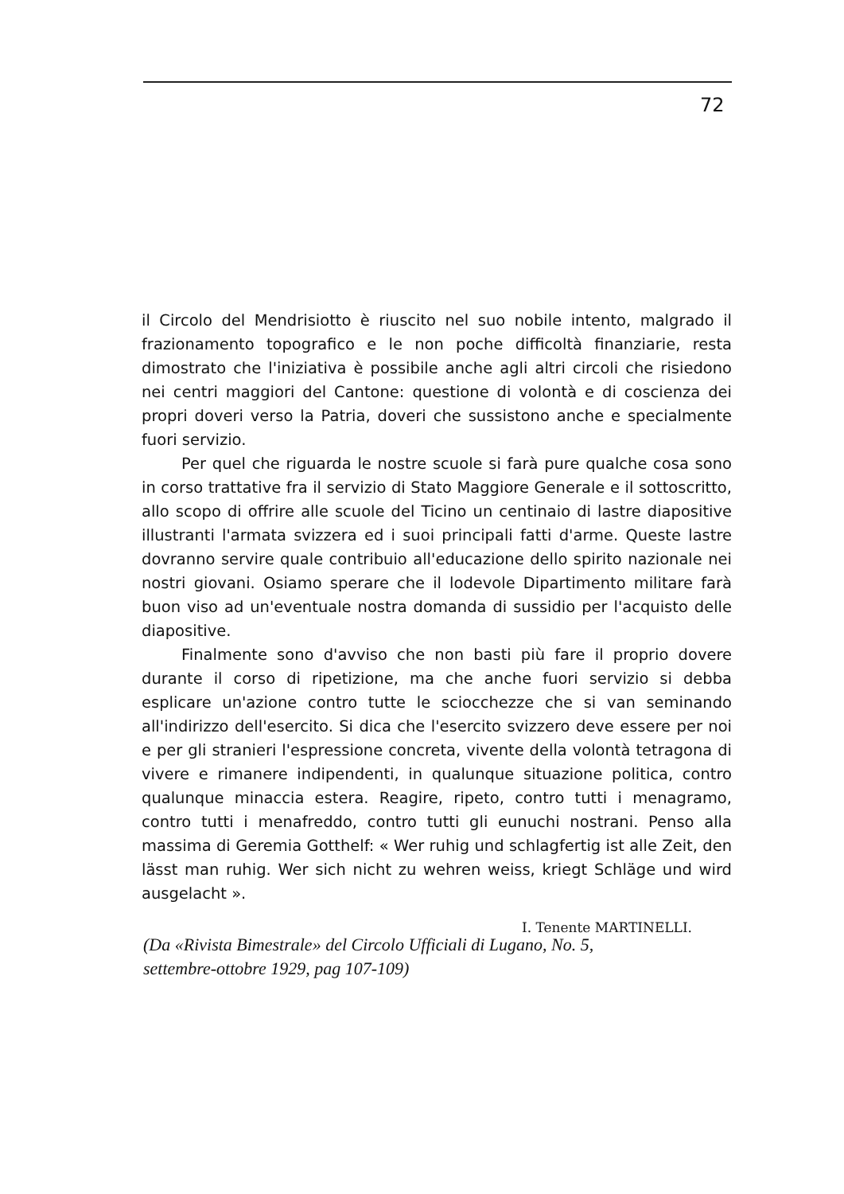72
il Circolo del Mendrisiotto è riuscito nel suo nobile intento, malgrado il frazionamento topografico e le non poche difficoltà finanziarie, resta dimostrato che l'iniziativa è possibile anche agli altri circoli che risiedono nei centri maggiori del Cantone: questione di volontà e di coscienza dei propri doveri verso la Patria, doveri che sussistono anche e specialmente fuori servizio.
Per quel che riguarda le nostre scuole si farà pure qualche cosa sono in corso trattative fra il servizio di Stato Maggiore Generale e il sottoscritto, allo scopo di offrire alle scuole del Ticino un centinaio di lastre diapositive illustranti l'armata svizzera ed i suoi principali fatti d'arme. Queste lastre dovranno servire quale contribuio all'educazione dello spirito nazionale nei nostri giovani. Osiamo sperare che il lodevole Dipartimento militare farà buon viso ad un'eventuale nostra domanda di sussidio per l'acquisto delle diapositive.
Finalmente sono d'avviso che non basti più fare il proprio dovere durante il corso di ripetizione, ma che anche fuori servizio si debba esplicare un'azione contro tutte le sciocchezze che si van seminando all'indirizzo dell'esercito. Si dica che l'esercito svizzero deve essere per noi e per gli stranieri l'espressione concreta, vivente della volontà tetragona di vivere e rimanere indipendenti, in qualunque situazione politica, contro qualunque minaccia estera. Reagire, ripeto, contro tutti i menagramo, contro tutti i menafreddo, contro tutti gli eunuchi nostrani. Penso alla massima di Geremia Gotthelf: « Wer ruhig und schlagfertig ist alle Zeit, den lässt man ruhig. Wer sich nicht zu wehren weiss, kriegt Schläge und wird ausgelacht ».
I. Tenente MARTINELLI.
(Da «Rivista Bimestrale» del Circolo Ufficiali di Lugano, No. 5,
settembre-ottobre 1929, pag 107-109)